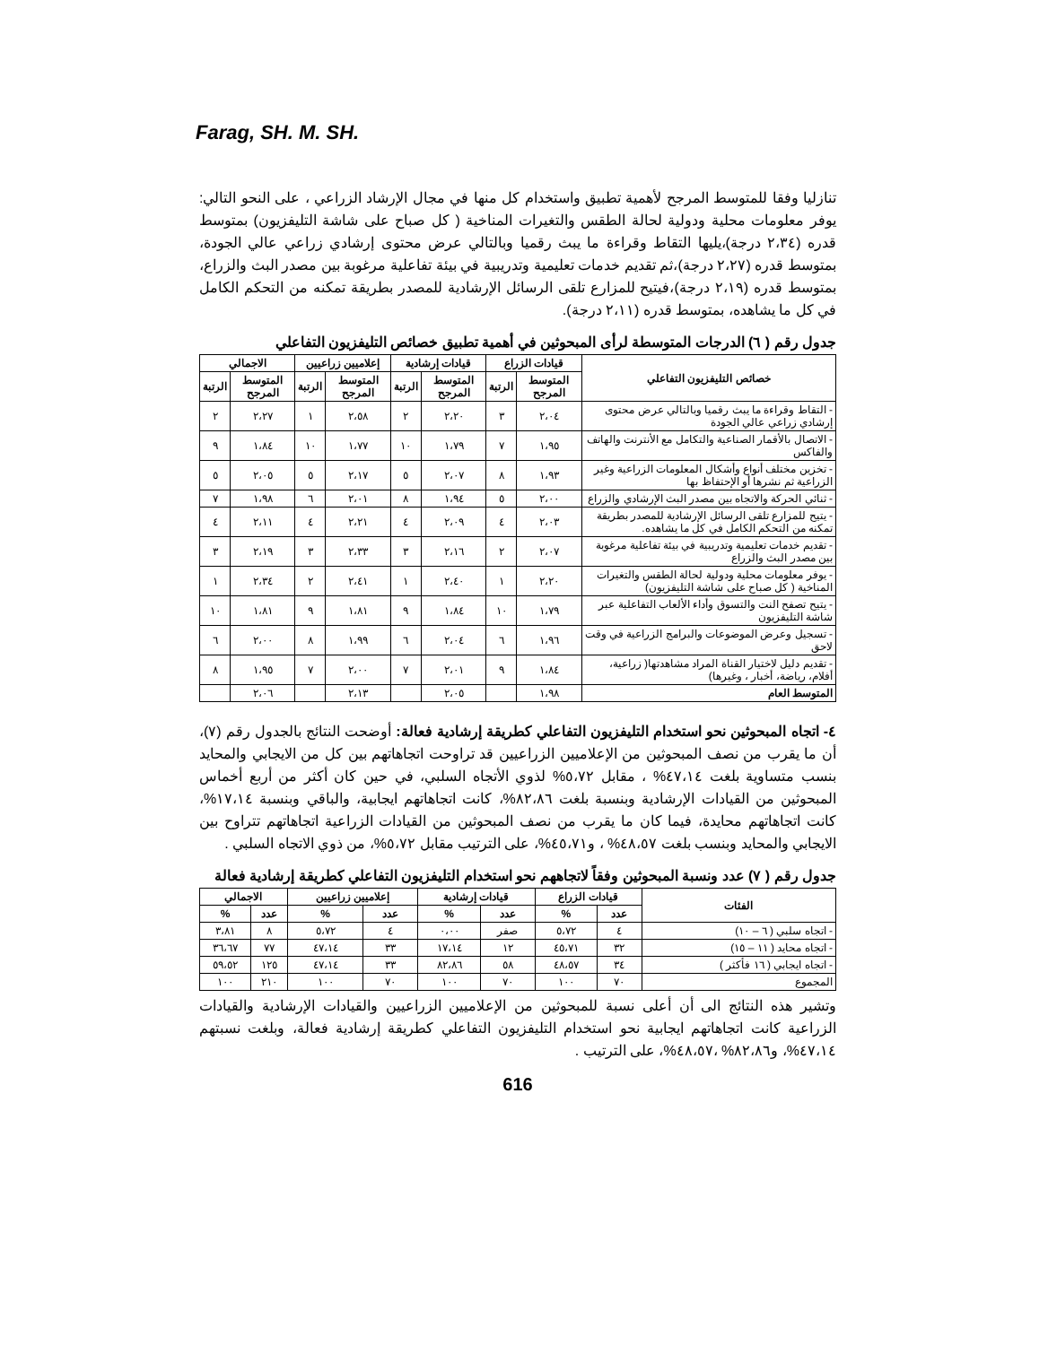Farag, SH. M. SH.
تنازليا وفقا للمتوسط المرجح لأهمية تطبيق واستخدام كل منها في مجال الإرشاد الزراعي ، على النحو التالي: يوفر معلومات محلية ودولية لحالة الطقس والتغيرات المناخية ( كل صباح على شاشة التليفزيون) بمتوسط قدره (٢،٣٤ درجة)،يليها التقاط وقراءة ما يبث رقميا وبالتالي عرض محتوى إرشادي زراعي عالي الجودة، بمتوسط قدره (٢،٢٧ درجة)،ثم تقديم خدمات تعليمية وتدريبية في بيئة تفاعلية مرغوبة بين مصدر البث والزراع، بمتوسط قدره (٢،١٩ درجة)،فيتيح للمزارع تلقى الرسائل الإرشادية للمصدر بطريقة تمكنه من التحكم الكامل في كل ما يشاهده، بمتوسط قدره (٢،١١ درجة).
جدول رقم ( ٦) الدرجات المتوسطة لرأى المبحوثين في أهمية تطبيق خصائص التليفزيون التفاعلي
| خصائص التليفزيون التفاعلي | قيادات الزراع | | قيادات إرشادية | | إعلاميين زراعيين | | الاجمالي | |
| --- | --- | --- | --- | --- | --- | --- | --- | --- |
| | المتوسط المرجح | الرتبة | المتوسط المرجح | الرتبة | المتوسط المرجح | الرتبة | المتوسط المرجح | الرتبة |
| - التقاط وقراءة ما يبث رقميا وبالتالي عرض محتوى إرشادي زراعي عالي الجودة | ٢،٠٤ | ٣ | ٢،٢٠ | ٢ | ٢،٥٨ | ١ | ٢،٢٧ | ٢ |
| - الاتصال بالأقمار الصناعية والتكامل مع الأنترنت والهاتف والفاكس | ١،٩٥ | ٧ | ١،٧٩ | ١٠ | ١،٧٧ | ١٠ | ١،٨٤ | ٩ |
| - تخزين مختلف أنواع وأشكال المعلومات الزراعية وغير الزراعية ثم نشرها أو الإحتفاظ بها | ١،٩٣ | ٨ | ٢،٠٧ | ٥ | ٢،١٧ | ٥ | ٢،٠٥ | ٥ |
| - ثنائي الحركة والاتجاه بين مصدر البث الإرشادي والزراع | ٢،٠٠ | ٥ | ١،٩٤ | ٨ | ٢،٠١ | ٦ | ١،٩٨ | ٧ |
| - يتيح للمزارع تلقى الرسائل الإرشادية للمصدر بطريقة تمكنه من التحكم الكامل في كل ما يشاهده. | ٢،٠٣ | ٤ | ٢،٠٩ | ٤ | ٢،٢١ | ٤ | ٢،١١ | ٤ |
| - تقديم خدمات تعليمية وتدريبية في بيئة تفاعلية مرغوبة بين مصدر البث والزراع | ٢،٠٧ | ٢ | ٢،١٦ | ٣ | ٢،٣٣ | ٣ | ٢،١٩ | ٣ |
| - يوفر معلومات محلية ودولية لحالة الطقس والتغيرات المناخية ( كل صباح على شاشة التليفزيون) | ٢،٢٠ | ١ | ٢،٤٠ | ١ | ٢،٤١ | ٢ | ٢،٣٤ | ١ |
| - يتيح تصفح النت والتسوق وأداء الألعاب التفاعلية عبر شاشة التليفزيون | ١،٧٩ | ١٠ | ١،٨٤ | ٩ | ١،٨١ | ٩ | ١،٨١ | ١٠ |
| - تسجيل وعرض الموضوعات والبرامج الزراعية في وقت لاحق | ١،٩٦ | ٦ | ٢،٠٤ | ٦ | ١،٩٩ | ٨ | ٢،٠٠ | ٦ |
| - تقديم دليل لاختيار القناة المراد مشاهدتها( زراعية، أفلام، رياضة، أخبار ، وغيرها) | ١،٨٤ | ٩ | ٢،٠١ | ٧ | ٢،٠٠ | ٧ | ١،٩٥ | ٨ |
| المتوسط العام | ١،٩٨ | | ٢،٠٥ | | ٢،١٣ | | ٢،٠٦ | |
٤- اتجاه المبحوثين نحو استخدام التليفزيون التفاعلي كطريقة إرشادية فعالة: أوضحت النتائج بالجدول رقم (٧)، أن ما يقرب من نصف المبحوثين من الإعلاميين الزراعيين قد تراوحت اتجاهاتهم بين كل من الايجابي والمحايد بنسب متساوية بلغت ٤٧،١٤% ، مقابل ٥،٧٢% لذوي الأتجاه السلبي، في حين كان أكثر من أربع أخماس المبحوثين من القيادات الإرشادية وبنسبة بلغت ٨٢،٨٦%، كانت اتجاهاتهم ايجابية، والباقي وبنسبة ١٧،١٤%، كانت اتجاهاتهم محايدة، فيما كان ما يقرب من نصف المبحوثين من القيادات الزراعية اتجاهاتهم تتراوح بين الايجابي والمحايد وبنسب بلغت ٤٨،٥٧% ، و٤٥،٧١%، على الترتيب مقابل ٥،٧٢%، من ذوي الاتجاه السلبي .
جدول رقم ( ٧) عدد ونسبة المبحوثين وفقاً لاتجاههم نحو استخدام التليفزيون التفاعلي كطريقة إرشادية فعالة
| الفئات | قيادات الزراع | | قيادات إرشادية | | إعلاميين زراعيين | | الاجمالي | |
| --- | --- | --- | --- | --- | --- | --- | --- | --- |
| | عدد | % | عدد | % | عدد | % | عدد | % |
| - اتجاه سلبي ( ٦ – ١٠) | ٤ | ٥،٧٢ | صفر | ٠،٠٠ | ٤ | ٥،٧٢ | ٨ | ٣،٨١ |
| - اتجاه محايد ( ١١ – ١٥) | ٣٢ | ٤٥،٧١ | ١٢ | ١٧،١٤ | ٣٣ | ٤٧،١٤ | ٧٧ | ٣٦،٦٧ |
| - اتجاه ايجابي ( ١٦ فأكثر ) | ٣٤ | ٤٨،٥٧ | ٥٨ | ٨٢،٨٦ | ٣٣ | ٤٧،١٤ | ١٢٥ | ٥٩،٥٢ |
| المجموع | ٧٠ | ١٠٠ | ٧٠ | ١٠٠ | ٧٠ | ١٠٠ | ٢١٠ | ١٠٠ |
وتشير هذه النتائج الى أن أعلى نسبة للمبحوثين من الإعلاميين الزراعيين والقيادات الإرشادية والقيادات الزراعية كانت اتجاهاتهم ايجابية نحو استخدام التليفزيون التفاعلي كطريقة إرشادية فعالة، وبلغت نسبتهم ٤٧،١٤%، و٨٢،٨٦% ،٤٨،٥٧%، على الترتيب .
616